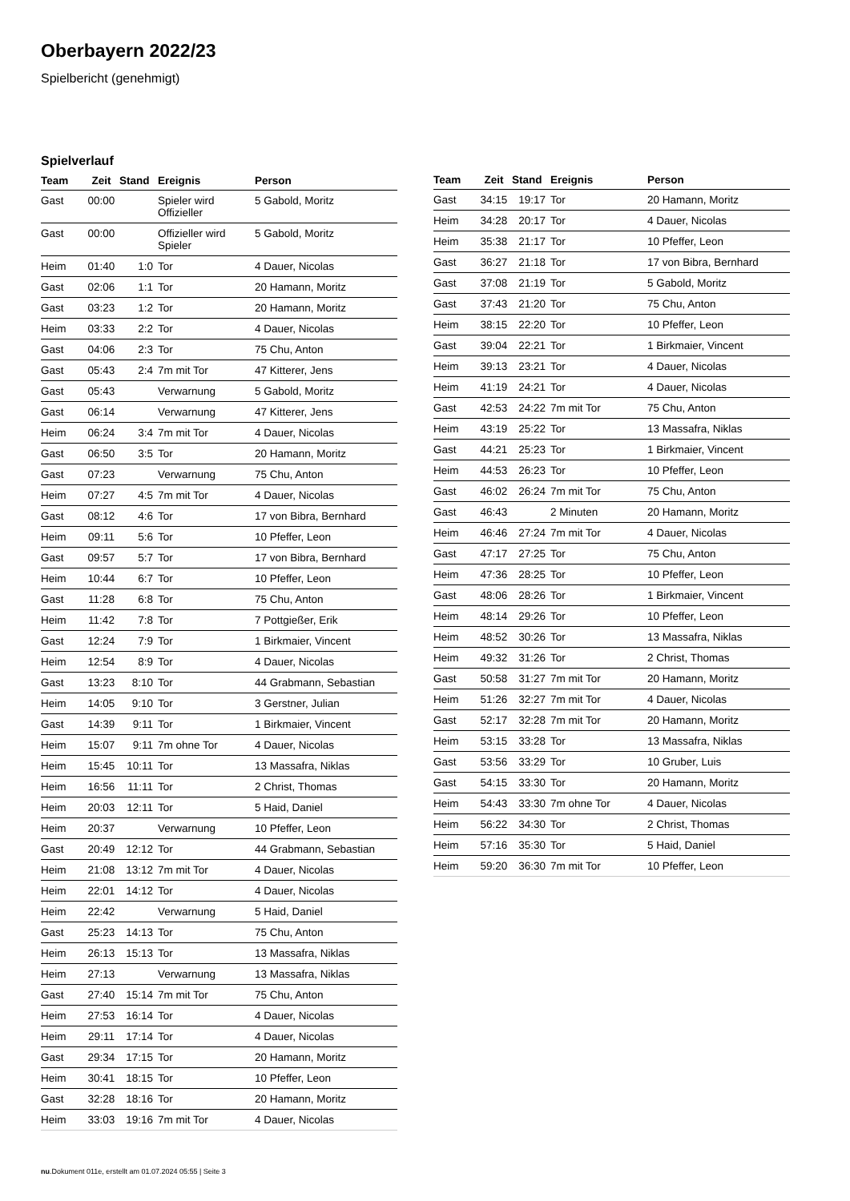Oberbayern 2022/23
Spielbericht (genehmigt)
Spielverlauf
| Team | Zeit | Stand | Ereignis | Person |
| --- | --- | --- | --- | --- |
| Gast | 00:00 | | Spieler wird Offizieller | 5 Gabold, Moritz |
| Gast | 00:00 | | Offizieller wird Spieler | 5 Gabold, Moritz |
| Heim | 01:40 | 1:0 | Tor | 4 Dauer, Nicolas |
| Gast | 02:06 | 1:1 | Tor | 20 Hamann, Moritz |
| Gast | 03:23 | 1:2 | Tor | 20 Hamann, Moritz |
| Heim | 03:33 | 2:2 | Tor | 4 Dauer, Nicolas |
| Gast | 04:06 | 2:3 | Tor | 75 Chu, Anton |
| Gast | 05:43 | 2:4 | 7m mit Tor | 47 Kitterer, Jens |
| Gast | 05:43 | | Verwarnung | 5 Gabold, Moritz |
| Gast | 06:14 | | Verwarnung | 47 Kitterer, Jens |
| Heim | 06:24 | 3:4 | 7m mit Tor | 4 Dauer, Nicolas |
| Gast | 06:50 | 3:5 | Tor | 20 Hamann, Moritz |
| Gast | 07:23 | | Verwarnung | 75 Chu, Anton |
| Heim | 07:27 | 4:5 | 7m mit Tor | 4 Dauer, Nicolas |
| Gast | 08:12 | 4:6 | Tor | 17 von Bibra, Bernhard |
| Heim | 09:11 | 5:6 | Tor | 10 Pfeffer, Leon |
| Gast | 09:57 | 5:7 | Tor | 17 von Bibra, Bernhard |
| Heim | 10:44 | 6:7 | Tor | 10 Pfeffer, Leon |
| Gast | 11:28 | 6:8 | Tor | 75 Chu, Anton |
| Heim | 11:42 | 7:8 | Tor | 7 Pottgießer, Erik |
| Gast | 12:24 | 7:9 | Tor | 1 Birkmaier, Vincent |
| Heim | 12:54 | 8:9 | Tor | 4 Dauer, Nicolas |
| Gast | 13:23 | 8:10 | Tor | 44 Grabmann, Sebastian |
| Heim | 14:05 | 9:10 | Tor | 3 Gerstner, Julian |
| Gast | 14:39 | 9:11 | Tor | 1 Birkmaier, Vincent |
| Heim | 15:07 | 9:11 | 7m ohne Tor | 4 Dauer, Nicolas |
| Heim | 15:45 | 10:11 | Tor | 13 Massafra, Niklas |
| Heim | 16:56 | 11:11 | Tor | 2 Christ, Thomas |
| Heim | 20:03 | 12:11 | Tor | 5 Haid, Daniel |
| Heim | 20:37 | | Verwarnung | 10 Pfeffer, Leon |
| Gast | 20:49 | 12:12 | Tor | 44 Grabmann, Sebastian |
| Heim | 21:08 | 13:12 | 7m mit Tor | 4 Dauer, Nicolas |
| Heim | 22:01 | 14:12 | Tor | 4 Dauer, Nicolas |
| Heim | 22:42 | | Verwarnung | 5 Haid, Daniel |
| Gast | 25:23 | 14:13 | Tor | 75 Chu, Anton |
| Heim | 26:13 | 15:13 | Tor | 13 Massafra, Niklas |
| Heim | 27:13 | | Verwarnung | 13 Massafra, Niklas |
| Gast | 27:40 | 15:14 | 7m mit Tor | 75 Chu, Anton |
| Heim | 27:53 | 16:14 | Tor | 4 Dauer, Nicolas |
| Heim | 29:11 | 17:14 | Tor | 4 Dauer, Nicolas |
| Gast | 29:34 | 17:15 | Tor | 20 Hamann, Moritz |
| Heim | 30:41 | 18:15 | Tor | 10 Pfeffer, Leon |
| Gast | 32:28 | 18:16 | Tor | 20 Hamann, Moritz |
| Heim | 33:03 | 19:16 | 7m mit Tor | 4 Dauer, Nicolas |
| Team | Zeit | Stand | Ereignis | Person |
| --- | --- | --- | --- | --- |
| Gast | 34:15 | 19:17 | Tor | 20 Hamann, Moritz |
| Heim | 34:28 | 20:17 | Tor | 4 Dauer, Nicolas |
| Heim | 35:38 | 21:17 | Tor | 10 Pfeffer, Leon |
| Gast | 36:27 | 21:18 | Tor | 17 von Bibra, Bernhard |
| Gast | 37:08 | 21:19 | Tor | 5 Gabold, Moritz |
| Gast | 37:43 | 21:20 | Tor | 75 Chu, Anton |
| Heim | 38:15 | 22:20 | Tor | 10 Pfeffer, Leon |
| Gast | 39:04 | 22:21 | Tor | 1 Birkmaier, Vincent |
| Heim | 39:13 | 23:21 | Tor | 4 Dauer, Nicolas |
| Heim | 41:19 | 24:21 | Tor | 4 Dauer, Nicolas |
| Gast | 42:53 | 24:22 | 7m mit Tor | 75 Chu, Anton |
| Heim | 43:19 | 25:22 | Tor | 13 Massafra, Niklas |
| Gast | 44:21 | 25:23 | Tor | 1 Birkmaier, Vincent |
| Heim | 44:53 | 26:23 | Tor | 10 Pfeffer, Leon |
| Gast | 46:02 | 26:24 | 7m mit Tor | 75 Chu, Anton |
| Gast | 46:43 | | 2 Minuten | 20 Hamann, Moritz |
| Heim | 46:46 | 27:24 | 7m mit Tor | 4 Dauer, Nicolas |
| Gast | 47:17 | 27:25 | Tor | 75 Chu, Anton |
| Heim | 47:36 | 28:25 | Tor | 10 Pfeffer, Leon |
| Gast | 48:06 | 28:26 | Tor | 1 Birkmaier, Vincent |
| Heim | 48:14 | 29:26 | Tor | 10 Pfeffer, Leon |
| Heim | 48:52 | 30:26 | Tor | 13 Massafra, Niklas |
| Heim | 49:32 | 31:26 | Tor | 2 Christ, Thomas |
| Gast | 50:58 | 31:27 | 7m mit Tor | 20 Hamann, Moritz |
| Heim | 51:26 | 32:27 | 7m mit Tor | 4 Dauer, Nicolas |
| Gast | 52:17 | 32:28 | 7m mit Tor | 20 Hamann, Moritz |
| Heim | 53:15 | 33:28 | Tor | 13 Massafra, Niklas |
| Gast | 53:56 | 33:29 | Tor | 10 Gruber, Luis |
| Gast | 54:15 | 33:30 | Tor | 20 Hamann, Moritz |
| Heim | 54:43 | 33:30 | 7m ohne Tor | 4 Dauer, Nicolas |
| Heim | 56:22 | 34:30 | Tor | 2 Christ, Thomas |
| Heim | 57:16 | 35:30 | Tor | 5 Haid, Daniel |
| Heim | 59:20 | 36:30 | 7m mit Tor | 10 Pfeffer, Leon |
nu.Dokument 011e, erstellt am 01.07.2024 05:55 | Seite 3